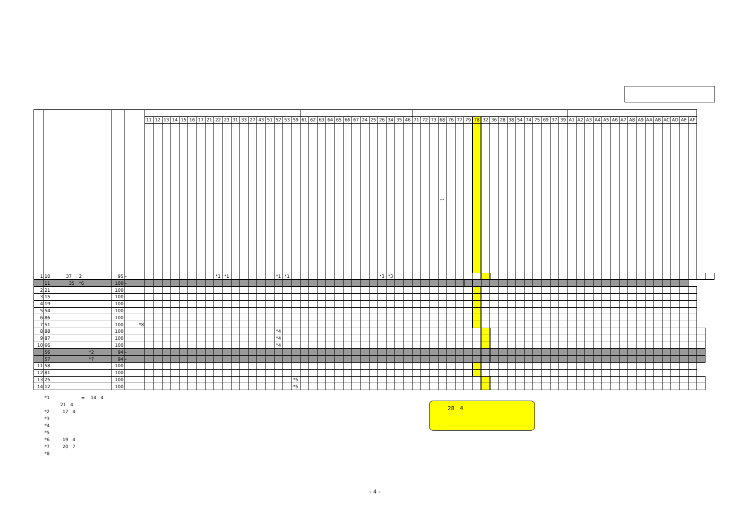| | | | | 11 | 12 | 13 | 14 | 15 | 16 | 17 | 21 | 22 | 23 | 31 | 33 | 27 | 43 | 51 | 52 | 53 | 59 | 61 | 62 | 63 | 64 | 65 | 66 | 67 | 24 | 25 | 26 | 34 | 35 | 46 | 71 | 72 | 73 | 68 | 76 | 77 | 79 | 78 | 32 | 36 | 28 | 38 | 54 | 74 | 75 | 69 | 37 | 39 | A1 | A2 | A3 | A4 | A5 | A6 | A7 | A8 | A9 | AA | AB | AC | AD | AE | AF | | |
| --- | --- | --- | --- | --- | --- | --- | --- | --- | --- | --- | --- | --- | --- | --- | --- | --- | --- | --- | --- | --- | --- | --- | --- | --- | --- | --- | --- | --- | --- | --- | --- | --- | --- | --- | --- | --- | --- | --- | --- | --- | --- | --- | --- | --- | --- | --- | --- | --- | --- | --- | --- | --- | --- | --- | --- | --- | --- | --- | --- | --- | --- | --- | --- | --- | --- | --- | --- | --- | --- |
| | | | | | | | | | | | | | | | | | | | | | | | | | | | | | | | | | | | | | | ︵ | | | | | | | | | | | | | | | | | | | | | | | | | | | | | | | |
| 1 | 10 37 2 | 95 | - | | | | | | | | | *1 | *1 | | | | | | *1 | *1 | | | | | | | | | | | *3 | *3 | | | | | | | | | | | | | | | | | | | | | | | | | | | | | | | | | | | | | |
| | 11 35 *6 | 100 | - | | | | | | | | | | | | | | | | | | | | | | | | | | | | | | | | | | | | | | | | | | | | | | | | | | | | | | | | | | | | | | | | | | |
| 2 | 21 | 100 | | | | | | | | | | | | | | | | | | | | | | | | | | | | | | | | | | | | | | | | | | | | | | | | | | | | | | | | | | | | | | | | | | | |
| 3 | 15 | 100 | | | | | | | | | | | | | | | | | | | | | | | | | | | | | | | | | | | | | | | | | | | | | | | | | | | | | | | | | | | | | | | | | | | |
| 4 | 19 | 100 | | | | | | | | | | | | | | | | | | | | | | | | | | | | | | | | | | | | | | | | | | | | | | | | | | | | | | | | | | | | | | | | | | | |
| 5 | 54 | 100 | | | | | | | | | | | | | | | | | | | | | | | | | | | | | | | | | | | | | | | | | | | | | | | | | | | | | | | | | | | | | | | | | | | |
| 6 | 86 | 100 | | | | | | | | | | | | | | | | | | | | | | | | | | | | | | | | | | | | | | | | | | | | | | | | | | | | | | | | | | | | | | | | | | | |
| 7 | 51 | 100 | *8 | | | | | | | | | | | | | | | | | | | | | | | | | | | | | | | | | | | | | | | | | | | | | | | | | | | | | | | | | | | | | | | | | | |
| 8 | 88 | 100 | | | | | | | | | | | | | | | | | *4 | | | | | | | | | | | | | | | | | | | | | | | | | | | | | | | | | | | | | | | | | | | | | | | | | | |
| 9 | 87 | 100 | | | | | | | | | | | | | | | | | *4 | | | | | | | | | | | | | | | | | | | | | | | | | | | | | | | | | | | | | | | | | | | | | | | | | | |
| 10 | 66 | 100 | | | | | | | | | | | | | | | | | *4 | | | | | | | | | | | | | | | | | | | | | | | | | | | | | | | | | | | | | | | | | | | | | | | | | | |
| | 56 *2 | 94 | - | | | | | | | | | | | | | | | | | | | | | | | | | | | | | | | | | | | | | | | | | | | | | | | | | | | | | | | | | | | | | | | | | | |
| | 57 *7 | 94 | - | | | | | | | | | | | | | | | | | | | | | | | | | | | | | | | | | | | | | | | | | | | | | | | | | | | | | | | | | | | | | | | | | | |
| 11 | 58 | 100 | | | | | | | | | | | | | | | | | | | | | | | | | | | | | | | | | | | | | | | | | | | | | | | | | | | | | | | | | | | | | | | | | | | |
| 12 | 81 | 100 | | | | | | | | | | | | | | | | | | | | | | | | | | | | | | | | | | | | | | | | | | | | | | | | | | | | | | | | | | | | | | | | | | | |
| 13 | 25 | 100 | | | | | | | | | | | | | | | | | | | *5 | | | | | | | | | | | | | | | | | | | | | | | | | | | | | | | | | | | | | | | | | | | | | | | | |
| 14 | 12 | 100 | | | | | | | | | | | | | | | | | | | *5 | | | | | | | | | | | | | | | | | | | | | | | | | | | | | | | | | | | | | | | | | | | | | | | | |
*1 = 14 4
21 4
*2 17 4
*3
*4
*5
*6 19 4
*7 20 7
*8
28 4
- 4 -